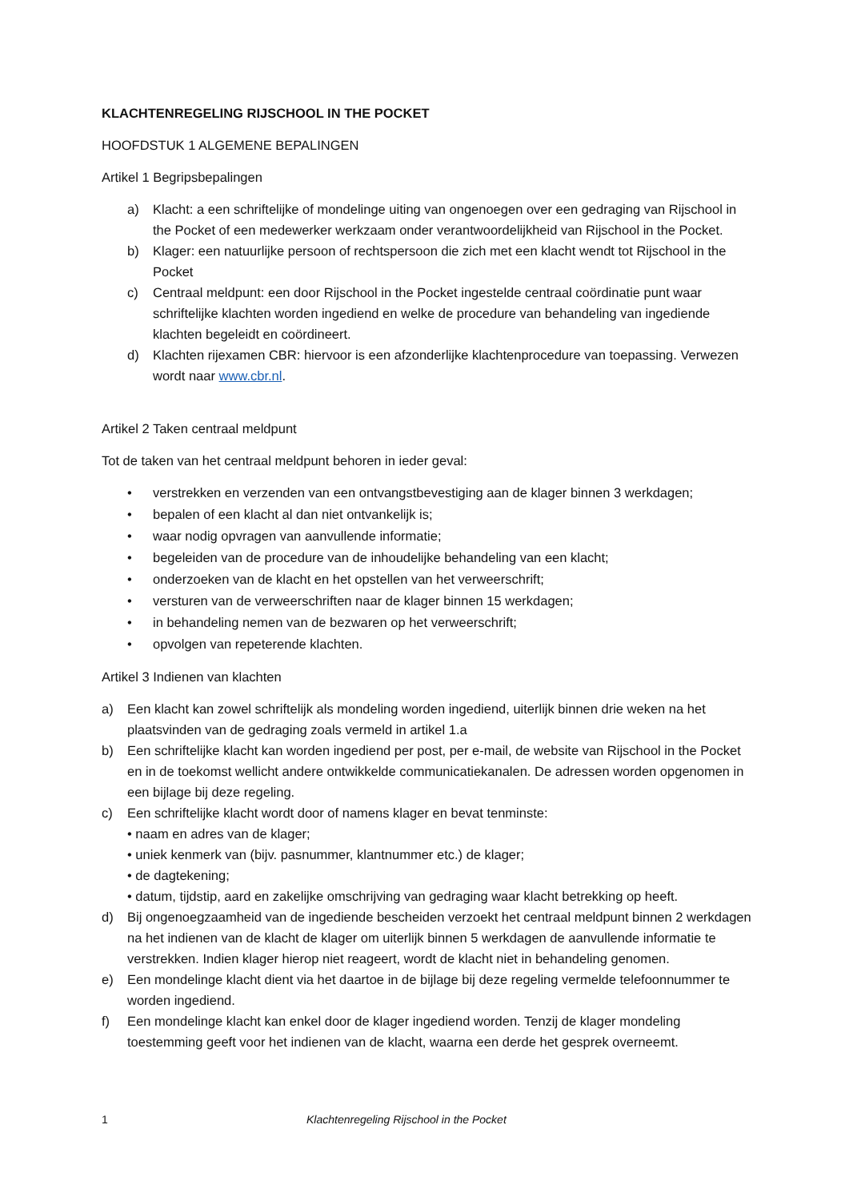KLACHTENREGELING RIJSCHOOL IN THE POCKET
HOOFDSTUK 1 ALGEMENE BEPALINGEN
Artikel 1 Begripsbepalingen
a) Klacht: a een schriftelijke of mondelinge uiting van ongenoegen over een gedraging van Rijschool in the Pocket of een medewerker werkzaam onder verantwoordelijkheid van Rijschool in the Pocket.
b) Klager: een natuurlijke persoon of rechtspersoon die zich met een klacht wendt tot Rijschool in the Pocket
c) Centraal meldpunt: een door Rijschool in the Pocket ingestelde centraal coördinatie punt waar schriftelijke klachten worden ingediend en welke de procedure van behandeling van ingediende klachten begeleidt en coördineert.
d) Klachten rijexamen CBR: hiervoor is een afzonderlijke klachtenprocedure van toepassing. Verwezen wordt naar www.cbr.nl.
Artikel 2 Taken centraal meldpunt
Tot de taken van het centraal meldpunt behoren in ieder geval:
• verstrekken en verzenden van een ontvangstbevestiging aan de klager binnen 3 werkdagen;
• bepalen of een klacht al dan niet ontvankelijk is;
• waar nodig opvragen van aanvullende informatie;
• begeleiden van de procedure van de inhoudelijke behandeling van een klacht;
• onderzoeken van de klacht en het opstellen van het verweerschrift;
• versturen van de verweerschriften naar de klager binnen 15 werkdagen;
• in behandeling nemen van de bezwaren op het verweerschrift;
• opvolgen van repeterende klachten.
Artikel 3 Indienen van klachten
a) Een klacht kan zowel schriftelijk als mondeling worden ingediend, uiterlijk binnen drie weken na het plaatsvinden van de gedraging zoals vermeld in artikel 1.a
b) Een schriftelijke klacht kan worden ingediend per post, per e-mail, de website van Rijschool in the Pocket en in de toekomst wellicht andere ontwikkelde communicatiekanalen. De adressen worden opgenomen in een bijlage bij deze regeling.
c) Een schriftelijke klacht wordt door of namens klager en bevat tenminste:
• naam en adres van de klager;
• uniek kenmerk van (bijv. pasnummer, klantnummer etc.) de klager;
• de dagtekening;
• datum, tijdstip, aard en zakelijke omschrijving van gedraging waar klacht betrekking op heeft.
d) Bij ongenoegzaamheid van de ingediende bescheiden verzoekt het centraal meldpunt binnen 2 werkdagen na het indienen van de klacht de klager om uiterlijk binnen 5 werkdagen de aanvullende informatie te verstrekken. Indien klager hierop niet reageert, wordt de klacht niet in behandeling genomen.
e) Een mondelinge klacht dient via het daartoe in de bijlage bij deze regeling vermelde telefoonnummer te worden ingediend.
f) Een mondelinge klacht kan enkel door de klager ingediend worden. Tenzij de klager mondeling toestemming geeft voor het indienen van de klacht, waarna een derde het gesprek overneemt.
1 Klachtenregeling Rijschool in the Pocket